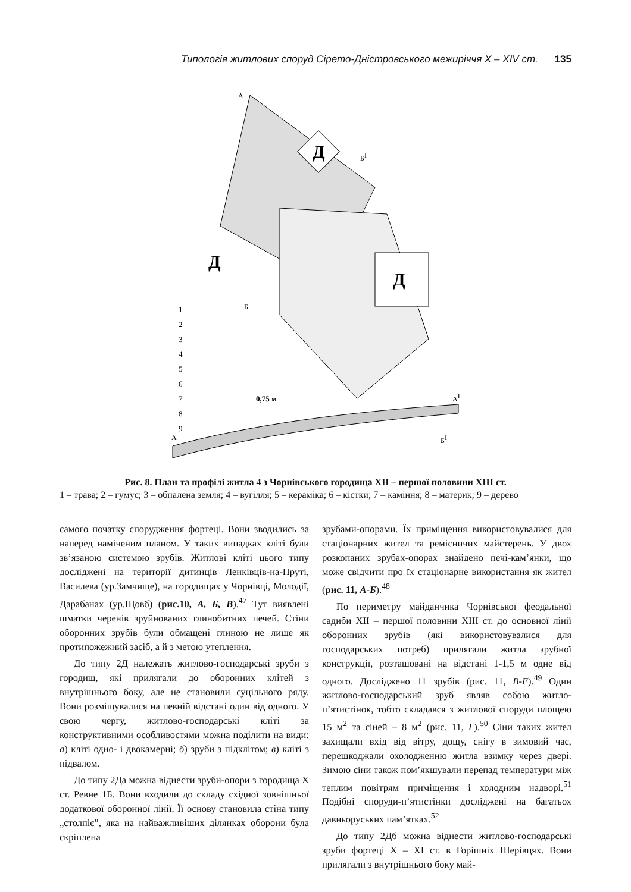Типологія житлових споруд Сірето-Дністровського межиріччя X – XIV ст. 135
Д
Д
Д
Б
БI
А
1
2
3
4
5
6
7
8
9
0,75 м
А
АI
БI
Рис. 8. План та профілі житла 4 з Чорнівського городища XII – першої половини XIII ст.
1 – трава; 2 – гумус; 3 – обпалена земля; 4 – вугілля; 5 – кераміка; 6 – кістки; 7 – каміння; 8 – материк; 9 – дерево
самого початку спорудження фортеці. Вони зводились за наперед наміченим планом. У таких випадках кліті були зв’язаною системою зрубів. Житлові кліті цього типу досліджені на території дитинців Ленківців-на-Пруті, Василева (ур.Замчище), на городищах у Чорнівці, Молодії, Дарабанах (ур.Щовб) (рис.10, А, Б, В).<sup>47</sup> Тут виявлені шматки черенів зруйнованих глинобитних печей. Стіни оборонних зрубів були обмащені глиною не лише як протипожежний засіб, а й з метою утеплення.
До типу 2Д належать житлово-господарські зруби з городищ, які прилягали до оборонних клітей з внутрішнього боку, але не становили суцільного ряду. Вони розміщувалися на певній відстані один від одного. У свою чергу, житлово-господарські кліті за конструктивними особливостями можна поділити на види: а) кліті одно- і двокамерні; б) зруби з підклітом; в) кліті з підвалом.
До типу 2Да можна віднести зруби-опори з городища X ст. Ревне 1Б. Вони входили до складу східної зовнішньої додаткової оборонної лінії. Її основу становила стіна типу „столпіє”, яка на найважливіших ділянках оборони була скріплена
зрубами-опорами. Їх приміщення використовувалися для стаціонарних жител та ремісничих майстерень. У двох розкопаних зрубах-опорах знайдено печі-кам’янки, що може свідчити про їх стаціонарне використання як жител (рис. 11, А-Б).<sup>48</sup>
По периметру майданчика Чорнівської феодальної садиби XII – першої половини XIII ст. до основної лінії оборонних зрубів (які використовувалися для господарських потреб) прилягали житла зрубної конструкції, розташовані на відстані 1-1,5 м одне від одного. Досліджено 11 зрубів (рис. 11, В-Е).<sup>49</sup> Один житлово-господарський зруб являв собою житло-п’ятистінок, тобто складався з житлової споруди площею 15 м<sup>2</sup> та сіней – 8 м<sup>2</sup> (рис. 11, Г).<sup>50</sup> Сіни таких жител захищали вхід від вітру, дощу, снігу в зимовий час, перешкоджали охолодженню житла взимку через двері. Зимою сіни також пом’якшували перепад температури між теплим повітрям приміщення і холодним надворі.<sup>51</sup> Подібні споруди-п’ятистінки досліджені на багатьох давньоруських пам’ятках.<sup>52</sup>
До типу 2Дб можна віднести житлово-господарські зруби фортеці X – XI ст. в Горішніх Шерівцях. Вони прилягали з внутрішнього боку май-